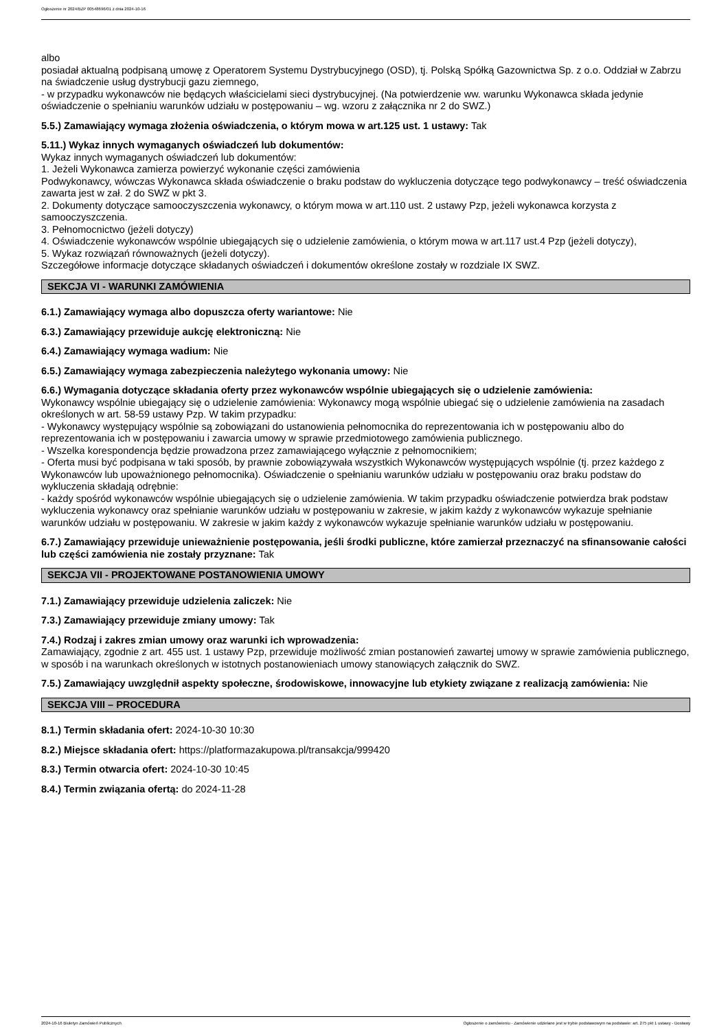Ogłoszenie nr 2024/BZP 00548696/01 z dnia 2024-10-16
albo
posiadał aktualną podpisaną umowę z Operatorem Systemu Dystrybucyjnego (OSD), tj. Polską Spółką Gazownictwa Sp. z o.o. Oddział w Zabrzu na świadczenie usług dystrybucji gazu ziemnego,
- w przypadku wykonawców nie będących właścicielami sieci dystrybucyjnej. (Na potwierdzenie ww. warunku Wykonawca składa jedynie oświadczenie o spełnianiu warunków udziału w postępowaniu – wg. wzoru z załącznika nr 2 do SWZ.)
5.5.) Zamawiający wymaga złożenia oświadczenia, o którym mowa w art.125 ust. 1 ustawy: Tak
5.11.) Wykaz innych wymaganych oświadczeń lub dokumentów:
Wykaz innych wymaganych oświadczeń lub dokumentów:
1. Jeżeli Wykonawca zamierza powierzyć wykonanie części zamówienia
Podwykonawcy, wówczas Wykonawca składa oświadczenie o braku podstaw do wykluczenia dotyczące tego podwykonawcy – treść oświadczenia zawarta jest w zał. 2 do SWZ w pkt 3.
2. Dokumenty dotyczące samooczyszczenia wykonawcy, o którym mowa w art.110 ust. 2 ustawy Pzp, jeżeli wykonawca korzysta z samooczyszczenia.
3. Pełnomocnictwo (jeżeli dotyczy)
4. Oświadczenie wykonawców wspólnie ubiegających się o udzielenie zamówienia, o którym mowa w art.117 ust.4 Pzp (jeżeli dotyczy),
5. Wykaz rozwiązań równoważnych (jeżeli dotyczy).
Szczegółowe informacje dotyczące składanych oświadczeń i dokumentów określone zostały w rozdziale IX SWZ.
SEKCJA VI - WARUNKI ZAMÓWIENIA
6.1.) Zamawiający wymaga albo dopuszcza oferty wariantowe: Nie
6.3.) Zamawiający przewiduje aukcję elektroniczną: Nie
6.4.) Zamawiający wymaga wadium: Nie
6.5.) Zamawiający wymaga zabezpieczenia należytego wykonania umowy: Nie
6.6.) Wymagania dotyczące składania oferty przez wykonawców wspólnie ubiegających się o udzielenie zamówienia:
Wykonawcy wspólnie ubiegający się o udzielenie zamówienia: Wykonawcy mogą wspólnie ubiegać się o udzielenie zamówienia na zasadach określonych w art. 58-59 ustawy Pzp. W takim przypadku:
- Wykonawcy występujący wspólnie są zobowiązani do ustanowienia pełnomocnika do reprezentowania ich w postępowaniu albo do reprezentowania ich w postępowaniu i zawarcia umowy w sprawie przedmiotowego zamówienia publicznego.
- Wszelka korespondencja będzie prowadzona przez zamawiającego wyłącznie z pełnomocnikiem;
- Oferta musi być podpisana w taki sposób, by prawnie zobowiązywała wszystkich Wykonawców występujących wspólnie (tj. przez każdego z Wykonawców lub upoważnionego pełnomocnika). Oświadczenie o spełnianiu warunków udziału w postępowaniu oraz braku podstaw do wykluczenia składają odrębnie:
- każdy spośród wykonawców wspólnie ubiegających się o udzielenie zamówienia. W takim przypadku oświadczenie potwierdza brak podstaw wykluczenia wykonawcy oraz spełnianie warunków udziału w postępowaniu w zakresie, w jakim każdy z wykonawców wykazuje spełnianie warunków udziału w postępowaniu. W zakresie w jakim każdy z wykonawców wykazuje spełnianie warunków udziału w postępowaniu.
6.7.) Zamawiający przewiduje unieważnienie postępowania, jeśli środki publiczne, które zamierzał przeznaczyć na sfinansowanie całości lub części zamówienia nie zostały przyznane: Tak
SEKCJA VII - PROJEKTOWANE POSTANOWIENIA UMOWY
7.1.) Zamawiający przewiduje udzielenia zaliczek: Nie
7.3.) Zamawiający przewiduje zmiany umowy: Tak
7.4.) Rodzaj i zakres zmian umowy oraz warunki ich wprowadzenia:
Zamawiający, zgodnie z art. 455 ust. 1 ustawy Pzp, przewiduje możliwość zmian postanowień zawartej umowy w sprawie zamówienia publicznego, w sposób i na warunkach określonych w istotnych postanowieniach umowy stanowiących załącznik do SWZ.
7.5.) Zamawiający uwzględnił aspekty społeczne, środowiskowe, innowacyjne lub etykiety związane z realizacją zamówienia: Nie
SEKCJA VIII – PROCEDURA
8.1.) Termin składania ofert: 2024-10-30 10:30
8.2.) Miejsce składania ofert: https://platformazakupowa.pl/transakcja/999420
8.3.) Termin otwarcia ofert: 2024-10-30 10:45
8.4.) Termin związania ofertą: do 2024-11-28
2024-10-16 Biuletyn Zamówień Publicznych Ogłoszenie o zamówieniu - Zamówienie udzielane jest w trybie podstawowym na podstawie: art. 275 pkt 1 ustawy - Dostawy